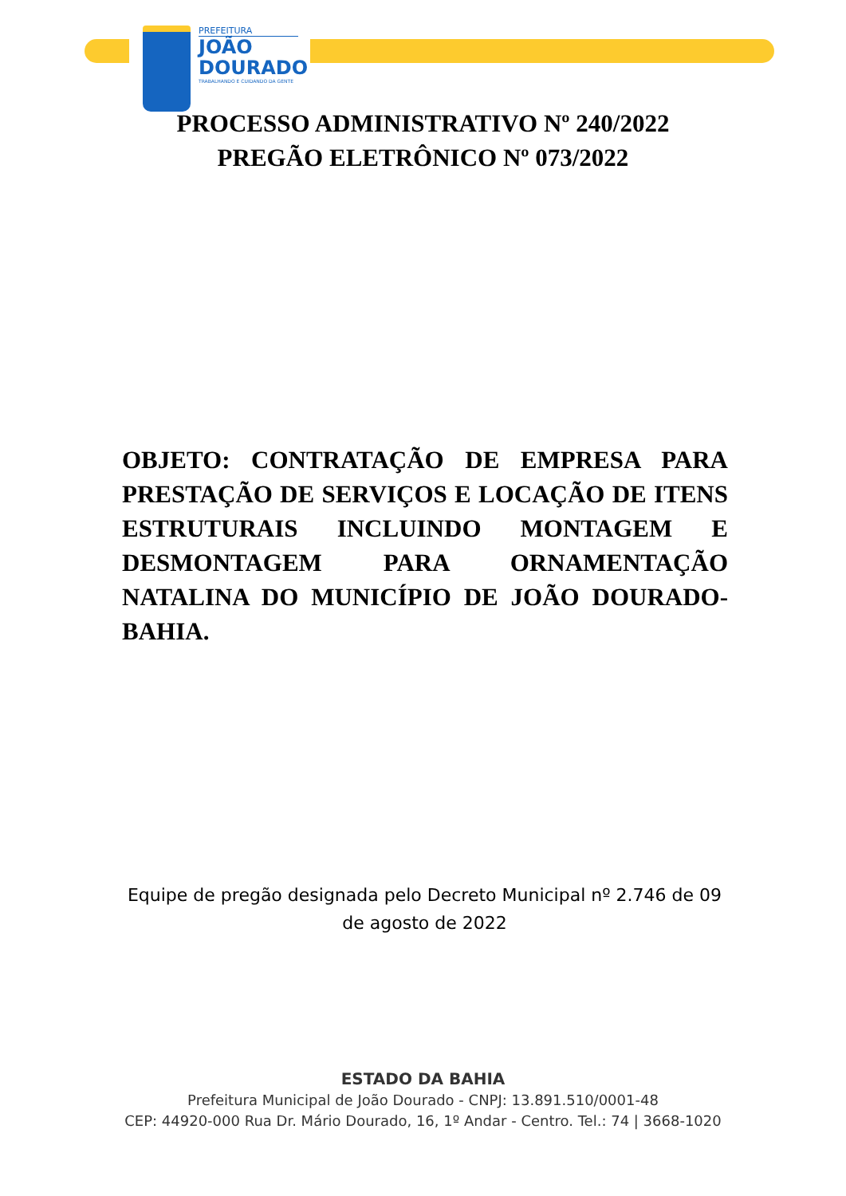PREFEITURA
JOÃO
DOURADO
TRABALHANDO E CUIDANDO DA GENTE
PROCESSO ADMINISTRATIVO Nº 240/2022
PREGÃO ELETRÔNICO Nº 073/2022
OBJETO: CONTRATAÇÃO DE EMPRESA PARA PRESTAÇÃO DE SERVIÇOS E LOCAÇÃO DE ITENS ESTRUTURAIS INCLUINDO MONTAGEM E DESMONTAGEM PARA ORNAMENTAÇÃO NATALINA DO MUNICÍPIO DE JOÃO DOURADO-BAHIA.
Equipe de pregão designada pelo Decreto Municipal nº 2.746 de 09 de agosto de 2022
ESTADO DA BAHIA
Prefeitura Municipal de João Dourado - CNPJ: 13.891.510/0001-48
CEP: 44920-000 Rua Dr. Mário Dourado, 16, 1º Andar - Centro. Tel.: 74 | 3668-1020